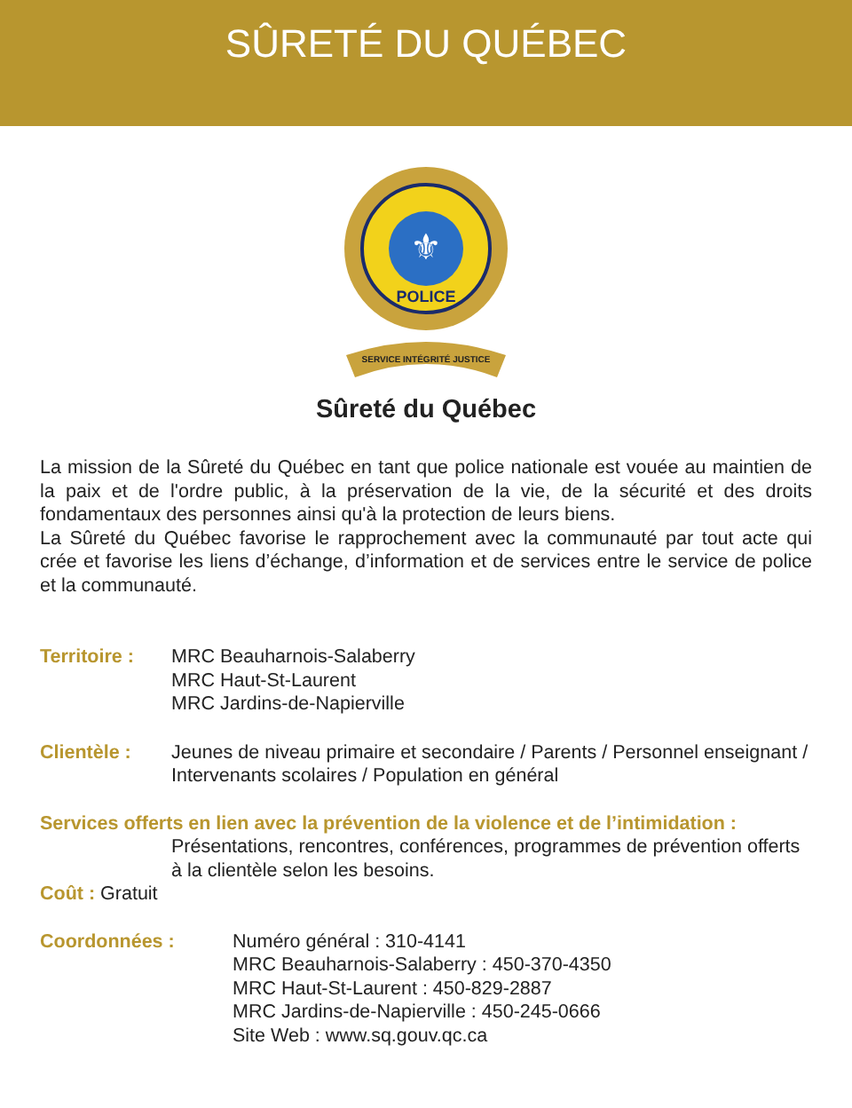SÛRETÉ DU QUÉBEC
⚜
POLICE
SERVICE INTÉGRITÉ JUSTICE
Sûreté du Québec
La mission de la Sûreté du Québec en tant que police nationale est vouée au maintien de la paix et de l'ordre public, à la préservation de la vie, de la sécurité et des droits fondamentaux des personnes ainsi qu'à la protection de leurs biens.
La Sûreté du Québec favorise le rapprochement avec la communauté par tout acte qui crée et favorise les liens d’échange, d’information et de services entre le service de police et la communauté.
Territoire :
MRC Beauharnois-Salaberry
MRC Haut-St-Laurent
MRC Jardins-de-Napierville
Clientèle : Jeunes de niveau primaire et secondaire / Parents / Personnel enseignant / Intervenants scolaires / Population en général
Services offerts en lien avec la prévention de la violence et de l’intimidation :
Présentations, rencontres, conférences, programmes de prévention offerts à la clientèle selon les besoins.
Coût : Gratuit
Coordonnées : Numéro général : 310-4141
MRC Beauharnois-Salaberry : 450-370-4350
MRC Haut-St-Laurent : 450-829-2887
MRC Jardins-de-Napierville : 450-245-0666
Site Web : www.sq.gouv.qc.ca